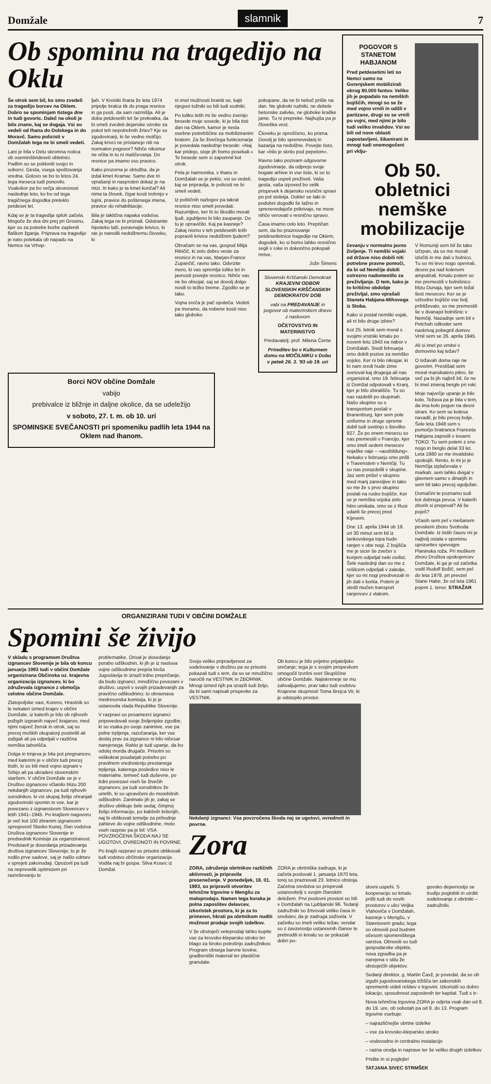Domžale slamnik 7
Ob spominu na tragedijo na Oklu
Še otrok sem bil, ko smo zvedeli za tragedijo borcev na Oklem. Dobro se spominjam tistega dne in tudi govoric. Daleč na okoli je bilo znano, kaj se dogaja. Vsi so vedeli od Ihana do Dolskega in do Moravč. Samo policisti v Domžalah tega ne bi smeli vedeti.
Lani je bila v Delu skromna notica ob oseminštirideseti obletnici. Padlim so se poklonili svojci in soborci. Gesta, vsega spoštovanja vredna. Gotovo se bo to letos 24. tega meseca tudi ponovilo. Vsakokor pa bo večja slovesnost naslednje leto, ko bo od tega tragičnega dogodka preteklo petdeset let.
Kdaj se je ta tragedija sploh začela. Mogoče že dva dni prej pri Grosinu, kjer so za potrebe borbe zaplenili flaškon žganja. Priprava na tragedijo je nato potekala ob napadu na Nemce na Vrhop-
ljah. V Kroniki Ihana že leta 1974 pripelje bralca tik do praga resnice in ga pusti, da sam razmišlja. Ali je doba petdesetih let še prekratka, da bi smeli zvedeti dejanske vzroke za pokol teh nepotrebnih žrtev? Kje so zgodovinarji, ki še vedno molčijo. Zakaj krivci ne pristanejo niti na normalen pogovor? Nihče nikomur ne očita in tu ni maščevanja. Do resnice pa imamo vso pravico.
Kako prozorna je obtožba, da je izdal kmet Kramar. Samo dve tri vprašanji in nasproten dokaz je na mizi. In kako je ta kmet končal? Ali nima ta človek, čigar kosti trohnijo v tujini, pravice do poštenega imena, pravice do rehabilitacije.
Bila je taktična napaka vodstva. Zakaj tega ne bi priznali. Odstranite hipoteko laži, poravnajte krivico, ki ste jo naredili nedolžnemu človeku, ki
ni imel možnosti braniti se, kajti njegovi tožniki so bili tudi sodniki.
Po toliko letih mi še vedno zvenijo besede moje sosede, ki je bila tisti dan na Oklem, kamor je nesla osebne potrebščine za mobiliziranim bratom. Za še živečega funkcionarja je povedala naslednje besede: »Naj kar pridejo, stoje jih bomo posekali.« Te besede sem si zapomnil kot otrok.
Pela je harmonika, v Ihanu in Domžalah se je peklo, vsi so vedeli, kaj se pripravlja, le policisti ne bi smeli vedeti.
Iz političnih razlogov pa takrat resnice niso smeli povedati. Razumljivo, ker bi to škodilo morali ljudi, zgubljeno bi bilo zaupanje. Do tu je opravičilo. Kaj pa kasneje? Zakaj nismo v teh petdesetih letih popravili krivice nedolžnim ljudem?
Obračam se na vas, gospod Mitja Ribičič, ki zelo dobro veste za resnico in na vas, Marjan-France Zupančič, ravno tako. Odvrzite moro, ki vas spremlja toliko let in javnosti povejte resnico. Nihče vas ne bo obsojal, saj se dovolj dolgo nosili to težko breme. Zgodilo se je tako.
Vojna sreča je pač opoteča. Vedeti pa moramo, da nobene kosti niso tako globoko
pokopane, da ne bi nekoč prišle na dan. Ne globoki rudniki, ne debele betonske zalivke, ne globoke kraške jame. Tu ni prepreke. Najhujša pa je človeška vest.
Človeku je oproščeno, ko prizna. Dovolj je bilo sprenevedanj in kazanja na nedolžne. Povejte tisto, kar »bilo je skrito pod pepelom«.
Ravno tako pozivam odgovorne zgodovinarje, da odprejo svoje bogate arhive in vse tiste, ki so to tragedijo uspeli preživeti. Vaša gesta, vaša izpoved bo velik prispevek k dejansko resnični spravi po pol stoletja. Dokler se taki in podobni dogodki še lažno in sprenevedajoče prikrivajo, ne more nihče verovati v resnično spravo.
Časa imamo celo leto. Prepričan sem, da bo praznovanje petdesetletnice tragedije na Oklem, dogodek, ko si bomo lahko resnično segli v roke in dokončno pokopali mrtve.
Jože Šimenc
Slovenski Krščanski Demokrati
KRAJEVNI ODBOR SLOVENSKIH KRŠČANSKIH DEMOKRATOV DOB
vabi na PREDAVANJE in pogovor ob materinskem dnevu z naslovom
OČETOVSTVO IN MATERINSTVO
Predavatelj: prof. Milena Černe
Prireditev bo v Kulturnem domu na MOČILNIKU v Dobu v petek 26. 3. '93 ob 19. uri
Borci NOV občine Domžale
vabijo
prebivalce iz bližnje in daljne okolice, da se udeležijo
v soboto, 27. t. m. ob 10. uri
SPOMINSKE SVEČANOSTI pri spomeniku padlih leta 1944 na Oklem nad Ihanom.
POGOVOR S STANETOM HABJANOM
Pred petdesetimi leti so Nemci samo na Gorenjskem mobilizirali okrog 80.000 fantov. Veliko jih je popadalo na nemških bojiščih, mnogi so se že med vojno vrnili in odšli v partizane, drugi so se vrnili po vojni, med njimi je bilo tudi veliko invalidov. Vsi so bili od nove oblasti zapostavljeni, šikanirani in mnogi tudi onemogočeni pri vklju-
Ob 50. obletnici nemške mobilizacije
čevanju v normalno javno življenje. Ti nemški vojaki od države niso dobili niti potrebne pravne pomoči, da bi od Nemčije dobili ustrezno nadomestilo za preživljanje. O tem, kako je to kritično obdobje preživljal, smo vprašali Staneta Habjana-Mihovega iz Stoba.
Kako si postal nemški vojak, ali ni bilo druge izbire?
Kot 25. letnik sem moral s svojimi vrstniki kmalu po novem letu 1943 na nabor v Domžalah. Sredi februarja smo dobili pozive za nemško vojsko. Ker ni bilo nikogar, ki bi nam sredi hude zime svetoval kaj drugega ali nas organiziral, smo 19. februarja iz Domžal odpotovali v Kranj, kjer je bilo zbirališče. Tu so nas razdelili po skupinah. Našo skupino so s transportom poslali v Branenburg, kjer sem pole uniforme in druge opreme dobil tudi svetinjo s številko 927. Že po enem mesecu so nas premestili v Francijo, kjer smo imeli sedem mesecev vojaške vaje – »ausbildung«. Nekako v februarju smo prišli v Travenstein v Nemčiji. Tu so nas porazdelili v skupine. Jaz sem prišel v skupino med manj zanesljive in tako so me že s prvo skupino poslali na rusko bojišče. Ker se je nemška vojska zelo hitro umikala, smo se z Rusi udarili še precej pred Kijevem.
Dne 13. aprila 1944 ob 19. uri 30 minut sem bil iz tankovskega topa hudo ranjen v obe nogi. Z bojišča me je sicer še zvečer s konjem odpeljal neki civilist. Šele naslednji dan so me z rešilcem odpeljali v zaledje, kjer so mi nogi preobvezali in jih dali v korita. Potem je sledil mučen transport ranjencev z vlakom.
V Romuniji sem bil že tako izčrpan, da so me morali izločiti in me dali v bolnico. Tu so mi levo nogo operirali, desno pa nad kolenom amputirali. Kmalu potem so me premestili v bolnišnico blizu Dunaja, kjer sem ležal šest mesecev. Ker se je vzhodno bojišče vse bolj približevalo, so me premestili še v dvanajst bolnišnic v Nemčiji. Nazadnje sem bil v Petchah odkoder sem naskrivaj pobegnil domov. Vrnil sem se 26. aprila 1945.
Ali si imel po vrnitvi v domovino kaj težav?
O težavah doma raje ne govorim. Preslišati sem moral marsikatero pikro, še več pa bi jih najbrž bil, če ne bi imel zmeraj bergle pri roki.
Moje največje upanje je bilo kolo. Težava pa je bila v tem, da ima kolo pogon na desni strani. Ko sem se kolesa navadil, je bilo precej bolje. Šele leta 1948 sem s pomočjo bratranca Franceta Habjana zaposlil v tovarni TOKO. Tu sem potem z eno nogo in berglo delal 33 let. Leta 1980 so me invalidsko upokojili. Rento, ki mi jo je Nemčija izplačevala v markah, sem lahko dvigal v glavnem samo v dinarjih in sem bil tako precej ogoljufan.
Domačini te poznamo tudi kot dobrega pevca. V katerih zborih si prepeval? Ali še poješ?
Včasih sem pel v mešanem pevskem zboru Svoboda Domžale. Iz tistih časov mi je najbolj ostala v spominu uprizoritev spevoigre Planinska roža. Pri moškem zboru Društva upokojencev Domžale, ki ga je od začetka vodil Rudolf Božič, sem pel do leta 1978, pri prevzel Stane Habe, že od leta 1961 pojem 1. tenor. STRAŽAR
ORGANIZIRANI TUDI V OBČINI DOMŽALE
Spomini še živijo
V skladu s programom Društva izgnancev Slovenije je bila ob koncu januarja 1993 tudi v občini Domžale organizirana Občinska oz. krajevna organizacija izgnancev, ki bo združevala izgnance z območja celotne občine Domžale.
Zlatopoljske vasi, Koreno, Hrastnik so le nekateri izmed krajev v občini Domžale, iz katerih je bilo ob njihovih požigih izgnanih največ krajanov, med njimi največ žensk in otrok, saj so precej moških okupatorji postrelili ali zažgali ali pa odpeljali v različna nemška taborišča.
Dolga in trnjeva je bila pot pregnancev, med katerimi je v občini tudi precej tistih, ki so bili med vojno izgnani v Srbijo ali pa ukradeni slovenskim staršem. V občini Domžale se je v Društvo izgnancev včlanilo blizu 200 nekdanjih izgnancev, pa tudi njihovih sorodnikov, ki vsi skupaj želijo ohranjati zgodovinski spomin in vse, kar je povezano z izgnanstvom Slovencev v letih 1941–1945. Po krajšem nagovoru je več kot 100 zbranim izgnancem spregovoril Slavko Kunej, član vodstva Društva izgnancev Slovenije in predsednik Komisije za organiziranost. Predstavil je dosedanja prizadevanja društva izgnancev Slovenije; to je že rodilo prve sadove, saj je našlo odmev v sprejeti zakonodaji. Opozoril pa tudi na neprevelik optimizem pri razreševanju te
problematike. Orisal je dosedanjo porabo odškodnin, ki jih je iz naslova vojne odškodnine prejela bivša Jugoslavija in izrazil trdno prepričanje, da bodo izgnanci, množično povezani v društvo, uspeli v svojih prizadevanjih za pravično odškodnino; to obravnava medresorska komisija, ki jo je ustanovila vlada Republike Slovenije.
V razpravi so posamezni izgnanci pripovedovali svoje življenjske zgodbe, ki so vsaka po svoje zanimive, vse pa polne trpljenja, razočaranja, ker vse doslej prav za izgnance ni bilo ničesar narejenega. Rahlo je tudi upanje, da bo odslej morda drugače. Prisotni so velikokrat poudarjali potrebo po pravilnem vrednotenju prestanega trpljenja, katerega posledice niso le materialne, temveč tudi duševne, po trdni povezavi vseh še živečih izgnancev, pa tudi sorodnikov že umrlih, ki so upravičeni do morebitnih odškodnin. Zanimalo jih je, zakaj se društvo oblikuje šele sedaj, čimprej želijo informacijo, po kakšnih kriterijih, naj bi oblikovali temelje za prihodnje zahteve do vojne odškodnine, moto vseh razprav pa je bil: VSA POVZROČENA ŠKODA NAJ SE UGOTOVI, OVREDNOTI IN POVRNE.
Po krajši razpravi so prisotni oblikovali tudi vodstvo občinske organizacije. Vodila naj bi gospa. Silva Kosec iz Domžal.
Svojo veliko pripravljenost za sodelovanje v društvu pa so prisotni pokazali tudi s tem, da so se množično naročili na VESTNIK in ZBORNIK. Mnogi izmed njih pa izrazili tudi željo, da bi sami napisali prispevke za VESTNIK.
Ob koncu je bilo prijetno prijateljsko srečanje; tega je s svojim prispevkom omogočil Izvršni svet Skupščine občine Domžale. Najiskreneje se mu zahvaljujemo, prav tako tudi vodstvu Krajevne skupnosti Toma Brejca Vir, ki je odstopilo prostor.
Nekdanji izgnanci: Vsa povzročena škoda naj se ugotovi, ovrednoti in povrne.
Zora
ZORA, združenje obrtnikov različnih aktivnosti, je pripravila presenečenje. V ponedeljek, 18. 01. 1993, so pripravili otvoritev tehnične trgovine v Mengšu za maloprodajo. Namen tega koraka je polna zaposlitev delavcev, izkoristek prostora, ki je za to primeren, hkrati pa obrtnikom nuditi možnost prodaje svojih izdelkov.
V že obstoječi veleprodaji lahko kupite vse za krovsko-kleparsko stroko ter blago za široko potrošnjo zadružnikov. Program obsega barvne kovine, gradbeniški material ter plastične granulate.
ZORA je obrtniška zadruga, ki je začela poslovati 1. januarja 1970 leta, torej so praznovali 23. letnico obstoja. Začetna sredstva so prispevali ustanovitelji s svojim članskim deležem. Prvi poslovni prostori so bili v Domžalah na Ljubljanski 96. Tedanji zadružniki so žrtvovali veliko časa in sredstev, da je zadruga zaživela. V začetku so imeli veliko težav, vendar so z zavzetostjo ustanovnih članov te prebrodili in kmalu so se pokazali dobri po-
slovni uspehi. S kooperacijo so kmalu prišli tudi do novih prostorov v ulici Veljka Vlahoviča v Domžalah, kasneje v Mengšu, v Staretovem gradu; tega so obnovili pod budnim očesom spomeniškega varstva. Obnovili so tudi gospodarske objekte, nova zgradba pa je narejena v stilu že obstoječih objektov.
govsko dejavnostjo se trudijo poglobiti in utrditi sodelovanje z obrtniki – zadružniki.
Sedanji direktor, g. Martin Čavž, je povedal, da so ob izgubi jugoslovanskega tržišča ter zakonskih sprememb videli rešitev v trgovini. Izkoristili so dobro lokacijo, sposobnost zaposlenih ter kapital. Tudi s tr-
Nova tehnična trgovina ZORA je odprta vsak dan od 8. do 19. ure, ob sobotah pa od 8. do 13. Program trgovine vsebuje:
– najrazličnejše obrtne izdelke
– vse za krovsko-kleparsko stroko
– vodovodno in centralno instalacijo
– razna orodja in naprave ter še veliko drugih izdelkov
Pridite in si poglejte!
TATJANA SIVEC STRMŠEK